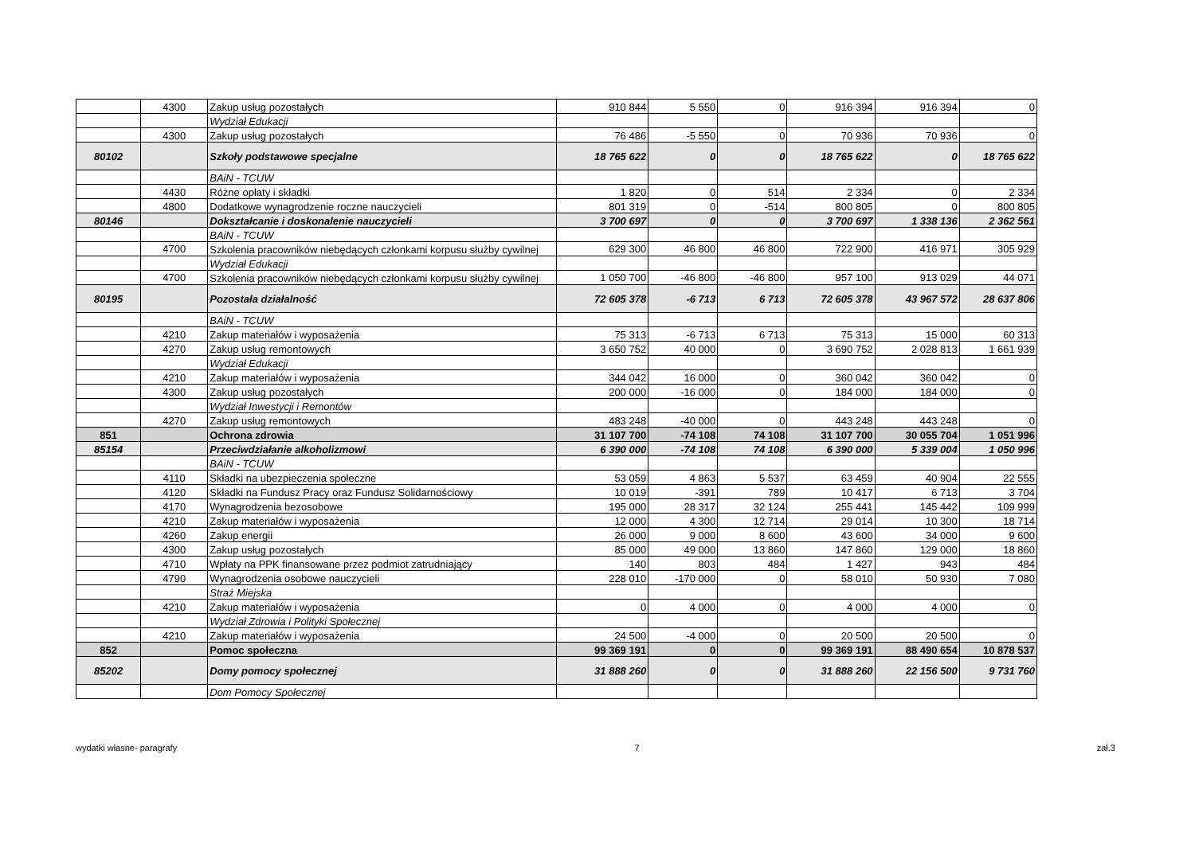| | 4300 | Zakup usług pozostałych | 910 844 | 5 550 | 0 | 916 394 | 916 394 | 0 |
| | | Wydział Edukacji | | | | | | |
| | 4300 | Zakup usług pozostałych | 76 486 | -5 550 | 0 | 70 936 | 70 936 | 0 |
| 80102 | | Szkoły podstawowe specjalne | 18 765 622 | 0 | 0 | 18 765 622 | 0 | 18 765 622 |
| | | BAiN - TCUW | | | | | | |
| | 4430 | Różne opłaty i składki | 1 820 | 0 | 514 | 2 334 | 0 | 2 334 |
| | 4800 | Dodatkowe wynagrodzenie roczne nauczycieli | 801 319 | 0 | -514 | 800 805 | 0 | 800 805 |
| 80146 | | Dokształcanie i doskonalenie nauczycieli | 3 700 697 | 0 | 0 | 3 700 697 | 1 338 136 | 2 362 561 |
| | | BAiN - TCUW | | | | | | |
| | 4700 | Szkolenia pracowników niebędących członkami korpusu służby cywilnej | 629 300 | 46 800 | 46 800 | 722 900 | 416 971 | 305 929 |
| | | Wydział Edukacji | | | | | | |
| | 4700 | Szkolenia pracowników niebędących członkami korpusu służby cywilnej | 1 050 700 | -46 800 | -46 800 | 957 100 | 913 029 | 44 071 |
| 80195 | | Pozostała działalność | 72 605 378 | -6 713 | 6 713 | 72 605 378 | 43 967 572 | 28 637 806 |
| | | BAiN - TCUW | | | | | | |
| | 4210 | Zakup materiałów i wyposażenia | 75 313 | -6 713 | 6 713 | 75 313 | 15 000 | 60 313 |
| | 4270 | Zakup usług remontowych | 3 650 752 | 40 000 | 0 | 3 690 752 | 2 028 813 | 1 661 939 |
| | | Wydział Edukacji | | | | | | |
| | 4210 | Zakup materiałów i wyposażenia | 344 042 | 16 000 | 0 | 360 042 | 360 042 | 0 |
| | 4300 | Zakup usług pozostałych | 200 000 | -16 000 | 0 | 184 000 | 184 000 | 0 |
| | | Wydział Inwestycji i Remontów | | | | | | |
| | 4270 | Zakup usług remontowych | 483 248 | -40 000 | 0 | 443 248 | 443 248 | 0 |
| 851 | | Ochrona zdrowia | 31 107 700 | -74 108 | 74 108 | 31 107 700 | 30 055 704 | 1 051 996 |
| 85154 | | Przeciwdziałanie alkoholizmowi | 6 390 000 | -74 108 | 74 108 | 6 390 000 | 5 339 004 | 1 050 996 |
| | | BAiN - TCUW | | | | | | |
| | 4110 | Składki na ubezpieczenia społeczne | 53 059 | 4 863 | 5 537 | 63 459 | 40 904 | 22 555 |
| | 4120 | Składki na Fundusz Pracy oraz Fundusz Solidarnościowy | 10 019 | -391 | 789 | 10 417 | 6 713 | 3 704 |
| | 4170 | Wynagrodzenia bezosobowe | 195 000 | 28 317 | 32 124 | 255 441 | 145 442 | 109 999 |
| | 4210 | Zakup materiałów i wyposażenia | 12 000 | 4 300 | 12 714 | 29 014 | 10 300 | 18 714 |
| | 4260 | Zakup energii | 26 000 | 9 000 | 8 600 | 43 600 | 34 000 | 9 600 |
| | 4300 | Zakup usług pozostałych | 85 000 | 49 000 | 13 860 | 147 860 | 129 000 | 18 860 |
| | 4710 | Wpłaty na PPK finansowane przez podmiot zatrudniający | 140 | 803 | 484 | 1 427 | 943 | 484 |
| | 4790 | Wynagrodzenia osobowe nauczycieli | 228 010 | -170 000 | 0 | 58 010 | 50 930 | 7 080 |
| | | Straż Miejska | | | | | | |
| | 4210 | Zakup materiałów i wyposażenia | 0 | 4 000 | 0 | 4 000 | 4 000 | 0 |
| | | Wydział Zdrowia i Polityki Społecznej | | | | | | |
| | 4210 | Zakup materiałów i wyposażenia | 24 500 | -4 000 | 0 | 20 500 | 20 500 | 0 |
| 852 | | Pomoc społeczna | 99 369 191 | 0 | 0 | 99 369 191 | 88 490 654 | 10 878 537 |
| 85202 | | Domy pomocy społecznej | 31 888 260 | 0 | 0 | 31 888 260 | 22 156 500 | 9 731 760 |
| | | Dom Pomocy Społecznej | | | | | | |
wydatki własne- paragrafy 7 zał.3